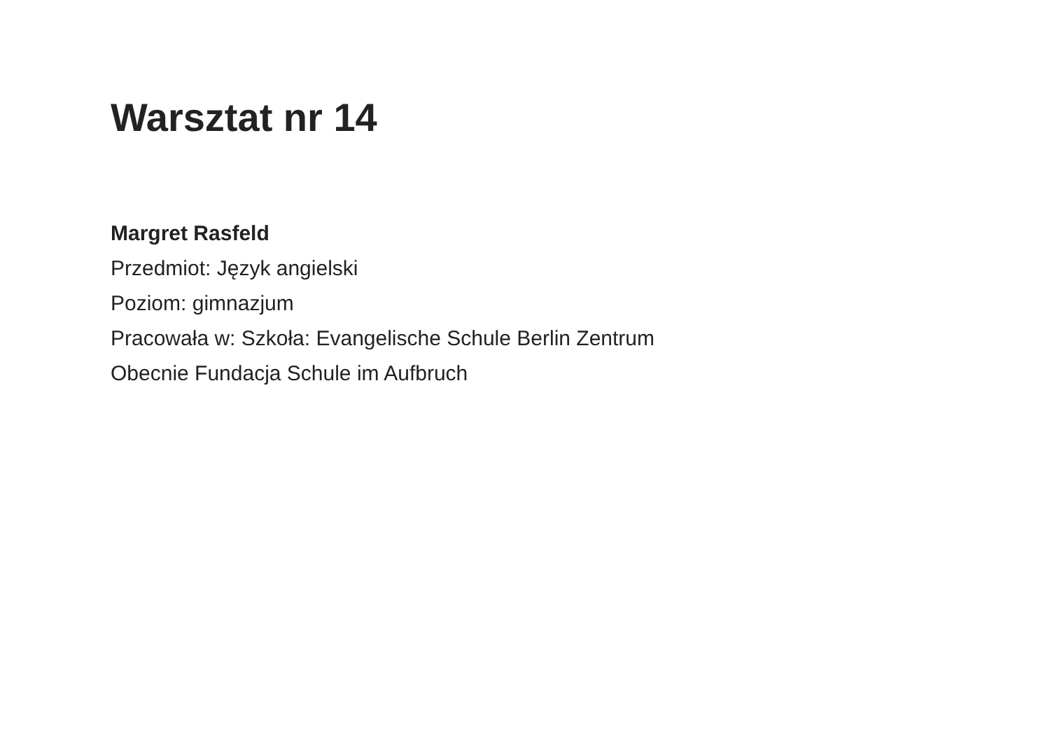Warsztat nr 14
Margret Rasfeld
Przedmiot: Język angielski
Poziom: gimnazjum
Pracowała w: Szkoła: Evangelische Schule Berlin Zentrum
Obecnie Fundacja Schule im Aufbruch